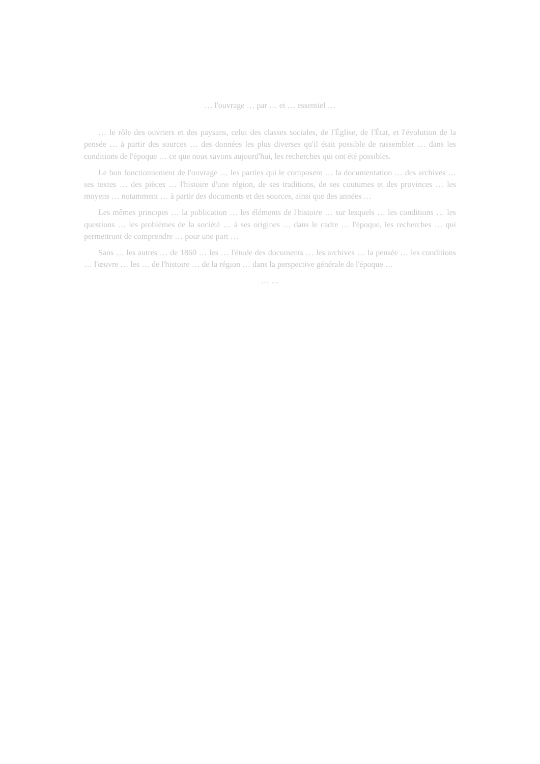… l'ouvrage … par … et … essentiel …
… le rôle des ouvriers et des paysans, celui des classes sociales, de l'Église, de l'État, et l'évolution de la pensée … à partir des sources … des données les plus diverses qu'il était possible de rassembler … dans les conditions de l'époque … ce que nous savons aujourd'hui, les recherches qui ont été possibles.
Le bon fonctionnement de l'ouvrage … les parties qui le composent … la documentation … des archives … ses textes … des pièces … l'histoire d'une région, de ses traditions, de ses coutumes et des provinces … les moyens … notamment … à partir des documents et des sources, ainsi que des années …
Les mêmes principes … la publication … les éléments de l'histoire … sur lesquels … les conditions … les questions … les problèmes de la société … à ses origines … dans le cadre … l'époque, les recherches … qui permettront de comprendre … pour une part …
Sans … les autres … de 1860 … les … l'étude des documents … les archives … la pensée … les conditions … l'œuvre … les … de l'histoire … de la région … dans la perspective générale de l'époque …
… …